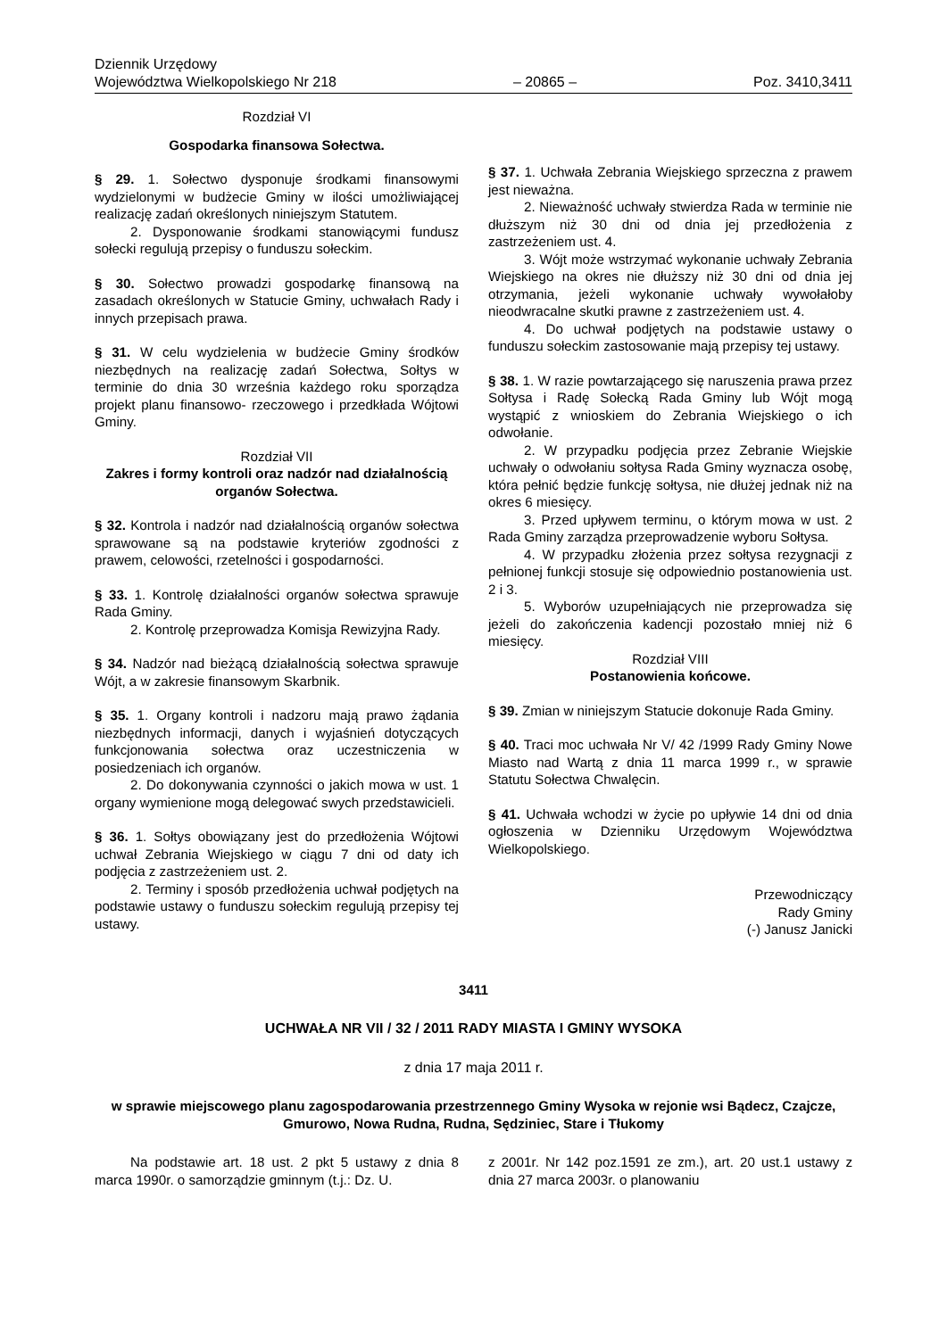Dziennik Urzędowy
Województwa Wielkopolskiego Nr 218 – 20865 – Poz. 3410,3411
Rozdział VI
Gospodarka finansowa Sołectwa.
§ 29. 1. Sołectwo dysponuje środkami finansowymi wydzielonymi w budżecie Gminy w ilości umożliwiającej realizację zadań określonych niniejszym Statutem.
2. Dysponowanie środkami stanowiącymi fundusz sołecki regulują przepisy o funduszu sołeckim.
§ 30. Sołectwo prowadzi gospodarkę finansową na zasadach określonych w Statucie Gminy, uchwałach Rady i innych przepisach prawa.
§ 31. W celu wydzielenia w budżecie Gminy środków niezbędnych na realizację zadań Sołectwa, Sołtys w terminie do dnia 30 września każdego roku sporządza projekt planu finansowo- rzeczowego i przedkłada Wójtowi Gminy.
Rozdział VII
Zakres i formy kontroli oraz nadzór nad działalnością organów Sołectwa.
§ 32. Kontrola i nadzór nad działalnością organów sołectwa sprawowane są na podstawie kryteriów zgodności z prawem, celowości, rzetelności i gospodarności.
§ 33. 1. Kontrolę działalności organów sołectwa sprawuje Rada Gminy.
2. Kontrolę przeprowadza Komisja Rewizyjna Rady.
§ 34. Nadzór nad bieżącą działalnością sołectwa sprawuje Wójt, a w zakresie finansowym Skarbnik.
§ 35. 1. Organy kontroli i nadzoru mają prawo żądania niezbędnych informacji, danych i wyjaśnień dotyczących funkcjonowania sołectwa oraz uczestniczenia w posiedzeniach ich organów.
2. Do dokonywania czynności o jakich mowa w ust. 1 organy wymienione mogą delegować swych przedstawicieli.
§ 36. 1. Sołtys obowiązany jest do przedłożenia Wójtowi uchwał Zebrania Wiejskiego w ciągu 7 dni od daty ich podjęcia z zastrzeżeniem ust. 2.
2. Terminy i sposób przedłożenia uchwał podjętych na podstawie ustawy o funduszu sołeckim regulują przepisy tej ustawy.
§ 37. 1. Uchwała Zebrania Wiejskiego sprzeczna z prawem jest nieważna.
2. Nieważność uchwały stwierdza Rada w terminie nie dłuższym niż 30 dni od dnia jej przedłożenia z zastrzeżeniem ust. 4.
3. Wójt może wstrzymać wykonanie uchwały Zebrania Wiejskiego na okres nie dłuższy niż 30 dni od dnia jej otrzymania, jeżeli wykonanie uchwały wywołałoby nieodwracalne skutki prawne z zastrzeżeniem ust. 4.
4. Do uchwał podjętych na podstawie ustawy o funduszu sołeckim zastosowanie mają przepisy tej ustawy.
§ 38. 1. W razie powtarzającego się naruszenia prawa przez Sołtysa i Radę Sołecką Rada Gminy lub Wójt mogą wystąpić z wnioskiem do Zebrania Wiejskiego o ich odwołanie.
2. W przypadku podjęcia przez Zebranie Wiejskie uchwały o odwołaniu sołtysa Rada Gminy wyznacza osobę, która pełnić będzie funkcję sołtysa, nie dłużej jednak niż na okres 6 miesięcy.
3. Przed upływem terminu, o którym mowa w ust. 2 Rada Gminy zarządza przeprowadzenie wyboru Sołtysa.
4. W przypadku złożenia przez sołtysa rezygnacji z pełnionej funkcji stosuje się odpowiednio postanowienia ust. 2 i 3.
5. Wyborów uzupełniających nie przeprowadza się jeżeli do zakończenia kadencji pozostało mniej niż 6 miesięcy.
Rozdział VIII
Postanowienia końcowe.
§ 39. Zmian w niniejszym Statucie dokonuje Rada Gminy.
§ 40. Traci moc uchwała Nr V/ 42 /1999 Rady Gminy Nowe Miasto nad Wartą z dnia 11 marca 1999 r., w sprawie Statutu Sołectwa Chwalęcin.
§ 41. Uchwała wchodzi w życie po upływie 14 dni od dnia ogłoszenia w Dzienniku Urzędowym Województwa Wielkopolskiego.
Przewodniczący
Rady Gminy
(-) Janusz Janicki
3411
UCHWAŁA NR VII / 32 / 2011 RADY MIASTA I GMINY WYSOKA
z dnia 17 maja 2011 r.
w sprawie miejscowego planu zagospodarowania przestrzennego Gminy Wysoka w rejonie wsi Bądecz, Czajcze, Gmurowo, Nowa Rudna, Rudna, Sędziniec, Stare i Tłukomy
Na podstawie art. 18 ust. 2 pkt 5 ustawy z dnia 8 marca 1990r. o samorządzie gminnym (t.j.: Dz. U.
z 2001r. Nr 142 poz.1591 ze zm.), art. 20 ust.1 ustawy z dnia 27 marca 2003r. o planowaniu